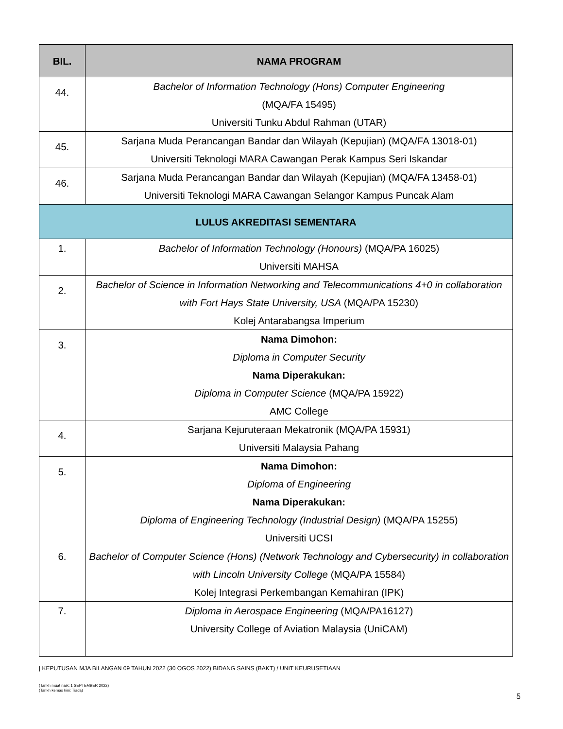| BIL. | NAMA PROGRAM |
| --- | --- |
| 44. | Bachelor of Information Technology (Hons) Computer Engineering (MQA/FA 15495) Universiti Tunku Abdul Rahman (UTAR) |
| 45. | Sarjana Muda Perancangan Bandar dan Wilayah (Kepujian) (MQA/FA 13018-01) Universiti Teknologi MARA Cawangan Perak Kampus Seri Iskandar |
| 46. | Sarjana Muda Perancangan Bandar dan Wilayah (Kepujian) (MQA/FA 13458-01) Universiti Teknologi MARA Cawangan Selangor Kampus Puncak Alam |
| LULUS AKREDITASI SEMENTARA | |
| 1. | Bachelor of Information Technology (Honours) (MQA/PA 16025) Universiti MAHSA |
| 2. | Bachelor of Science in Information Networking and Telecommunications 4+0 in collaboration with Fort Hays State University, USA (MQA/PA 15230) Kolej Antarabangsa Imperium |
| 3. | Nama Dimohon: Diploma in Computer Security Nama Diperakukan: Diploma in Computer Science (MQA/PA 15922) AMC College |
| 4. | Sarjana Kejuruteraan Mekatronik (MQA/PA 15931) Universiti Malaysia Pahang |
| 5. | Nama Dimohon: Diploma of Engineering Nama Diperakukan: Diploma of Engineering Technology (Industrial Design) (MQA/PA 15255) Universiti UCSI |
| 6. | Bachelor of Computer Science (Hons) (Network Technology and Cybersecurity) in collaboration with Lincoln University College (MQA/PA 15584) Kolej Integrasi Perkembangan Kemahiran (IPK) |
| 7. | Diploma in Aerospace Engineering (MQA/PA16127) University College of Aviation Malaysia (UniCAM) |
| KEPUTUSAN MJA BILANGAN 09 TAHUN 2022 (30 OGOS 2022) BIDANG SAINS (BAKT) / UNIT KEURUSETIAAN
(Tarikh muat naik: 1 SEPTEMBER 2022)
(Tarikh kemas kini: Tiada)
5